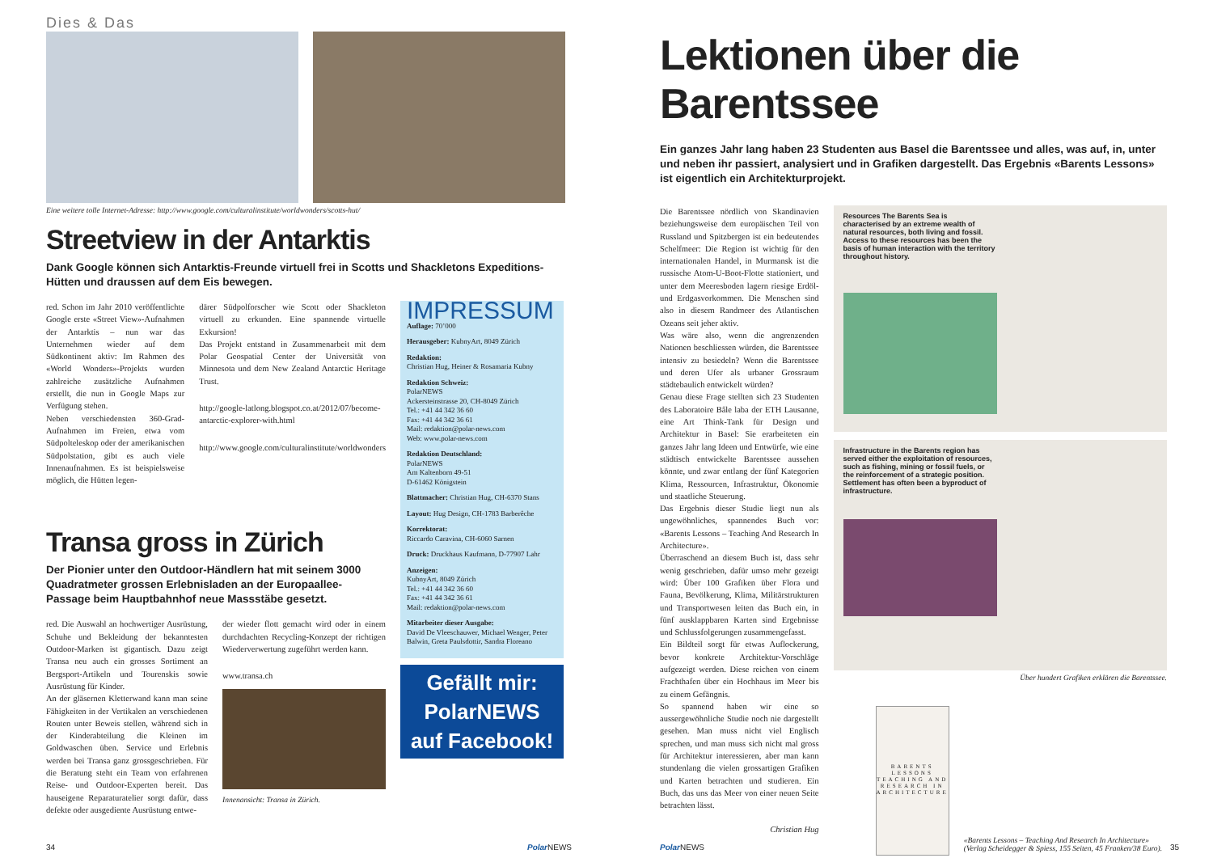Dies & Das
Eine weitere tolle Internet-Adresse: http://www.google.com/culturalinstitute/worldwonders/scotts-hut/
Streetview in der Antarktis
Dank Google können sich Antarktis-Freunde virtuell frei in Scotts und Shackletons Expeditions-Hütten und draussen auf dem Eis bewegen.
red. Schon im Jahr 2010 veröffentlichte Google erste «Street View»-Aufnahmen der Antarktis – nun war das Unternehmen wieder auf dem Südkontinent aktiv: Im Rahmen des «World Wonders»-Projekts wurden zahlreiche zusätzliche Aufnahmen erstellt, die nun in Google Maps zur Verfügung stehen.
Neben verschiedensten 360-Grad-Aufnahmen im Freien, etwa vom Südpolteleskop oder der amerikanischen Südpolstation, gibt es auch viele Innenaufnahmen. Es ist beispielsweise möglich, die Hütten legen-
därer Südpolforscher wie Scott oder Shackleton virtuell zu erkunden. Eine spannende virtuelle Exkursion!
Das Projekt entstand in Zusammenarbeit mit dem Polar Geospatial Center der Universität von Minnesota und dem New Zealand Antarctic Heritage Trust.
http://google-latlong.blogspot.co.at/2012/07/become-antarctic-explorer-with.html
http://www.google.com/culturalinstitute/worldwonders
Transa gross in Zürich
Der Pionier unter den Outdoor-Händlern hat mit seinem 3000 Quadratmeter grossen Erlebnisladen an der Europaallee-Passage beim Hauptbahnhof neue Massstäbe gesetzt.
red. Die Auswahl an hochwertiger Ausrüstung, Schuhe und Bekleidung der bekanntesten Outdoor-Marken ist gigantisch. Dazu zeigt Transa neu auch ein grosses Sortiment an Bergsport-Artikeln und Tourenskis sowie Ausrüstung für Kinder.
An der gläsernen Kletterwand kann man seine Fähigkeiten in der Vertikalen an verschiedenen Routen unter Beweis stellen, während sich in der Kinderabteilung die Kleinen im Goldwaschen üben. Service und Erlebnis werden bei Transa ganz grossgeschrieben. Für die Beratung steht ein Team von erfahrenen Reise- und Outdoor-Experten bereit. Das hauseigene Reparaturatelier sorgt dafür, dass defekte oder ausgediente Ausrüstung entwe-
der wieder flott gemacht wird oder in einem durchdachten Recycling-Konzept der richtigen Wiederverwertung zugeführt werden kann.
www.transa.ch
Innenansicht: Transa in Zürich.
IMPRESSUM
Auflage: 70’000
Herausgeber: KubnyArt, 8049 Zürich
Redaktion:
Christian Hug, Heiner & Rosamaria Kubny
Redaktion Schweiz:
PolarNEWS
Ackersteinstrasse 20, CH-8049 Zürich
Tel.: +41 44 342 36 60
Fax: +41 44 342 36 61
Mail: redaktion@polar-news.com
Web: www.polar-news.com
Redaktion Deutschland:
PolarNEWS
Am Kaltenborn 49-51
D-61462 Königstein
Blattmacher: Christian Hug, CH-6370 Stans
Layout: Hug Design, CH-1783 Barberêche
Korrektorat:
Riccardo Caravina, CH-6060 Sarnen
Druck: Druckhaus Kaufmann, D-77907 Lahr
Anzeigen:
KubnyArt, 8049 Zürich
Tel.: +41 44 342 36 60
Fax: +41 44 342 36 61
Mail: redaktion@polar-news.com
Mitarbeiter dieser Ausgabe:
David De Vleeschauwer, Michael Wenger, Peter Balwin, Greta Paulsdottir, Sandra Floreano
Gefällt mir:
PolarNEWS
auf Facebook!
34 Polar NEWS
Lektionen über die Barentssee
Ein ganzes Jahr lang haben 23 Studenten aus Basel die Barentssee und alles, was auf, in, unter und neben ihr passiert, analysiert und in Grafiken dargestellt. Das Ergebnis «Barents Lessons» ist eigentlich ein Architekturprojekt.
Die Barentssee nördlich von Skandinavien beziehungsweise dem europäischen Teil von Russland und Spitzbergen ist ein bedeutendes Schelfmeer: Die Region ist wichtig für den internationalen Handel, in Murmansk ist die russische Atom-U-Boot-Flotte stationiert, und unter dem Meeresboden lagern riesige Erdöl- und Erdgasvorkommen. Die Menschen sind also in diesem Randmeer des Atlantischen Ozeans seit jeher aktiv.
Was wäre also, wenn die angrenzenden Nationen beschliessen würden, die Barentssee intensiv zu besiedeln? Wenn die Barentssee und deren Ufer als urbaner Grossraum städtebaulich entwickelt würden?
Genau diese Frage stellten sich 23 Studenten des Laboratoire Bâle laba der ETH Lausanne, eine Art Think-Tank für Design und Architektur in Basel: Sie erarbeiteten ein ganzes Jahr lang Ideen und Entwürfe, wie eine städtisch entwickelte Barentssee aussehen könnte, und zwar entlang der fünf Kategorien Klima, Ressourcen, Infrastruktur, Ökonomie und staatliche Steuerung.
Das Ergebnis dieser Studie liegt nun als ungewöhnliches, spannendes Buch vor: «Barents Lessons – Teaching And Research In Architecture».
Überraschend an diesem Buch ist, dass sehr wenig geschrieben, dafür umso mehr gezeigt wird: Über 100 Grafiken über Flora und Fauna, Bevölkerung, Klima, Militärstrukturen und Transportwesen leiten das Buch ein, in fünf ausklappbaren Karten sind Ergebnisse und Schlussfolgerungen zusammengefasst.
Ein Bildteil sorgt für etwas Auflockerung, bevor konkrete Architektur-Vorschläge aufgezeigt werden. Diese reichen von einem Frachthafen über ein Hochhaus im Meer bis zu einem Gefängnis.
So spannend haben wir eine so aussergewöhnliche Studie noch nie dargestellt gesehen. Man muss nicht viel Englisch sprechen, und man muss sich nicht mal gross für Architektur interessieren, aber man kann stundenlang die vielen grossartigen Grafiken und Karten betrachten und studieren. Ein Buch, das uns das Meer von einer neuen Seite betrachten lässt.
Christian Hug
Resources The Barents Sea is characterised by an extreme wealth of natural resources, both living and fossil. Access to these resources has been the basis of human interaction with the territory throughout history.
Infrastructure in the Barents region has served either the exploitation of resources, such as fishing, mining or fossil fuels, or the reinforcement of a strategic position. Settlement has often been a byproduct of infrastructure.
Über hundert Grafiken erklären die Barentssee.
BARENTS LESSONS
TEACHING AND RESEARCH IN ARCHITECTURE
«Barents Lessons – Teaching And Research In Architecture» (Verlag Scheidegger & Spiess, 155 Seiten, 45 Franken/38 Euro).
Polar NEWS 35